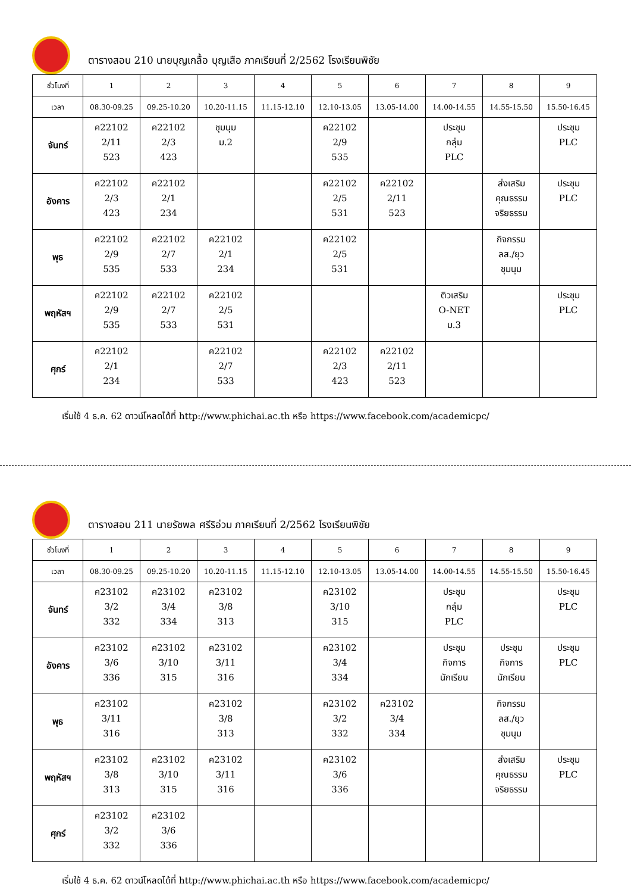ตารางสอน 210 นายบุญเกลื้อ บุญเสือ ภาคเรียนที่ 2/2562 โรงเรียนพิชัย
| ชั่วโมงที่ | 1 | 2 | 3 | 4 | 5 | 6 | 7 | 8 | 9 |
| --- | --- | --- | --- | --- | --- | --- | --- | --- | --- |
| เวลา | 08.30-09.25 | 09.25-10.20 | 10.20-11.15 | 11.15-12.10 | 12.10-13.05 | 13.05-14.00 | 14.00-14.55 | 14.55-15.50 | 15.50-16.45 |
| จันทร์ | ค22102 2/11 523 | ค22102 2/3 423 | ชุมนุม ม.2 | | ค22102 2/9 535 | | ประชุม กลุ่ม PLC | | ประชุม PLC |
| อังคาร | ค22102 2/3 423 | ค22102 2/1 234 | | | ค22102 2/5 531 | ค22102 2/11 523 | | ส่งเสริม คุณธรรม จริยธรรม | ประชุม PLC |
| พุธ | ค22102 2/9 535 | ค22102 2/7 533 | ค22102 2/1 234 | | ค22102 2/5 531 | | | กิจกรรม ลส./ยุว ชุมนุม | |
| พฤหัสฯ | ค22102 2/9 535 | ค22102 2/7 533 | ค22102 2/5 531 | | | | ติวเสริม O-NET ม.3 | | ประชุม PLC |
| ศุกร์ | ค22102 2/1 234 | | ค22102 2/7 533 | | ค22102 2/3 423 | ค22102 2/11 523 | | | |
เริ่มใช้ 4 ธ.ค. 62 ดาวน์โหลดได้ที่ http://www.phichai.ac.th หรือ https://www.facebook.com/academicpc/
ตารางสอน 211 นายรัชพล ศรีริอ่วม ภาคเรียนที่ 2/2562 โรงเรียนพิชัย
| ชั่วโมงที่ | 1 | 2 | 3 | 4 | 5 | 6 | 7 | 8 | 9 |
| --- | --- | --- | --- | --- | --- | --- | --- | --- | --- |
| เวลา | 08.30-09.25 | 09.25-10.20 | 10.20-11.15 | 11.15-12.10 | 12.10-13.05 | 13.05-14.00 | 14.00-14.55 | 14.55-15.50 | 15.50-16.45 |
| จันทร์ | ค23102 3/2 332 | ค23102 3/4 334 | ค23102 3/8 313 | | ค23102 3/10 315 | | ประชุม กลุ่ม PLC | | ประชุม PLC |
| อังคาร | ค23102 3/6 336 | ค23102 3/10 315 | ค23102 3/11 316 | | ค23102 3/4 334 | | ประชุม กิจการ นักเรียน | ประชุม กิจการ นักเรียน | ประชุม PLC |
| พุธ | ค23102 3/11 316 | | ค23102 3/8 313 | | ค23102 3/2 332 | ค23102 3/4 334 | | กิจกรรม ลส./ยุว ชุมนุม | |
| พฤหัสฯ | ค23102 3/8 313 | ค23102 3/10 315 | ค23102 3/11 316 | | ค23102 3/6 336 | | | ส่งเสริม คุณธรรม จริยธรรม | ประชุม PLC |
| ศุกร์ | ค23102 3/2 332 | ค23102 3/6 336 | | | | | | | |
เริ่มใช้ 4 ธ.ค. 62 ดาวน์โหลดได้ที่ http://www.phichai.ac.th หรือ https://www.facebook.com/academicpc/